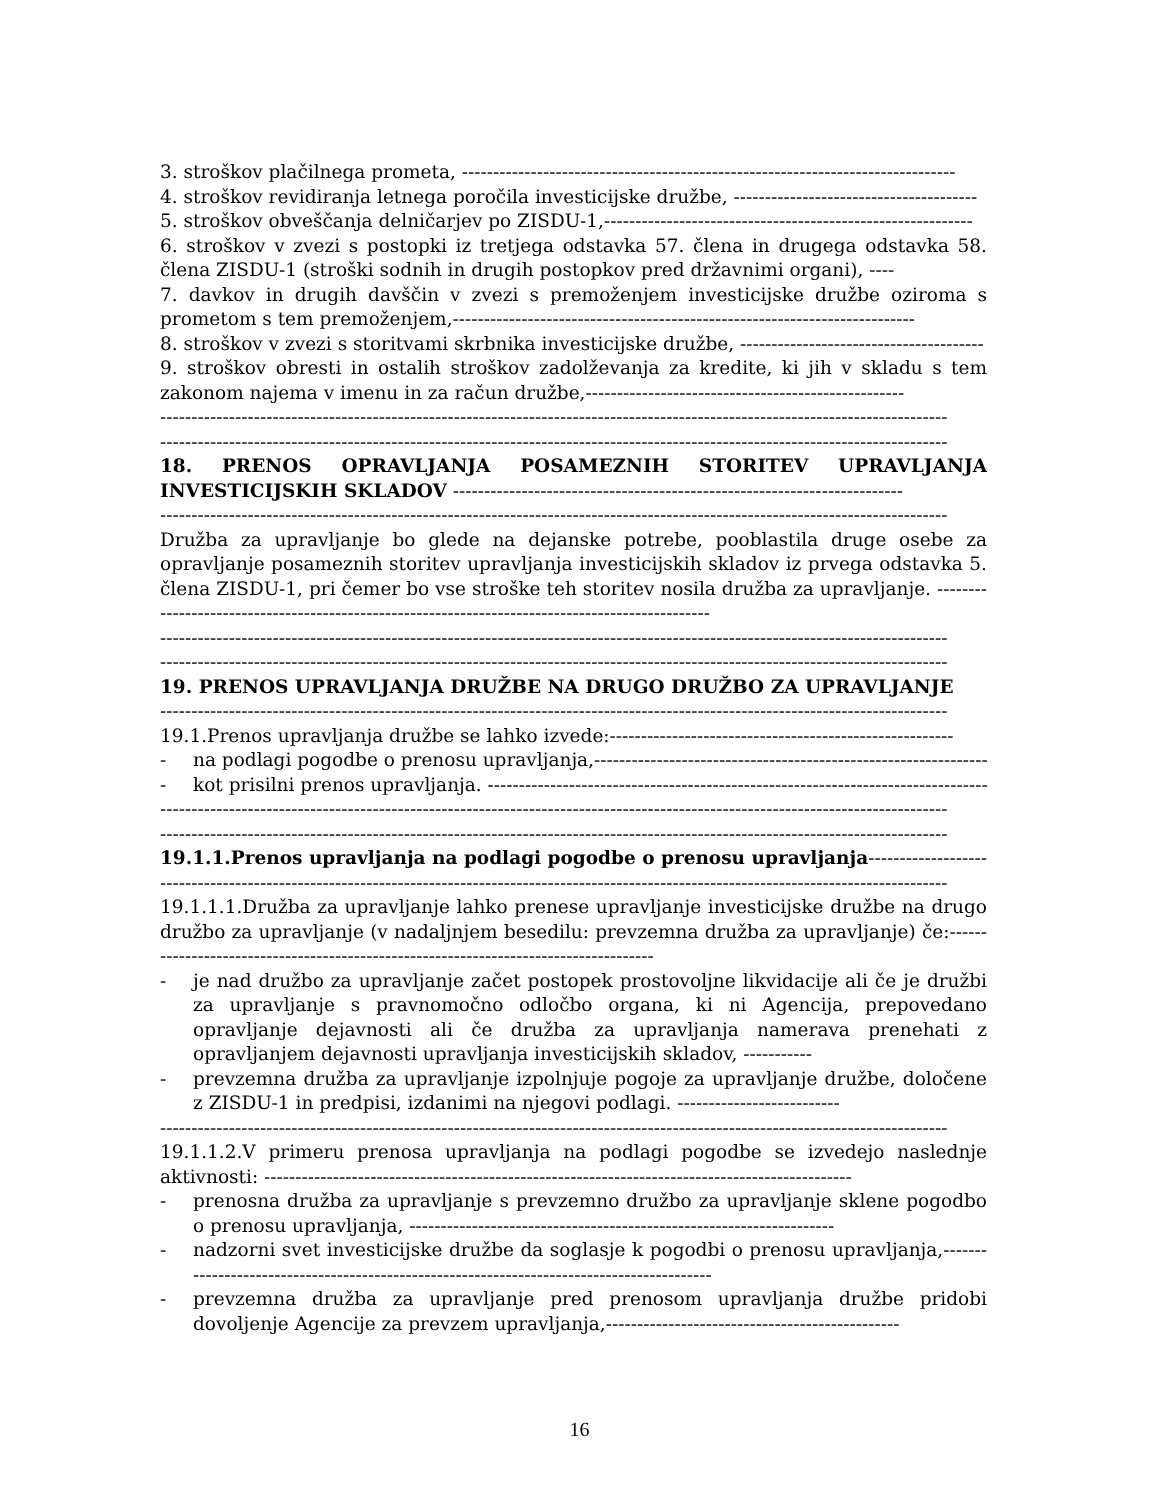3. stroškov plačilnega prometa, -------------------------------------------------------------------------------
4. stroškov revidiranja letnega poročila investicijske družbe, ---------------------------------------
5. stroškov obveščanja delničarjev po ZISDU-1,-----------------------------------------------------------
6. stroškov v zvezi s postopki iz tretjega odstavka 57. člena in drugega odstavka 58. člena ZISDU-1 (stroški sodnih in drugih postopkov pred državnimi organi), ----
7. davkov in drugih davščin v zvezi s premoženjem investicijske družbe oziroma s prometom s tem premoženjem,--------------------------------------------------------------------------
8. stroškov v zvezi s storitvami skrbnika investicijske družbe, ---------------------------------------
9. stroškov obresti in ostalih stroškov zadolževanja za kredite, ki jih v skladu s tem zakonom najema v imenu in za račun družbe,---------------------------------------------------
------------------------------------------------------------------------------------------------------------------------------
------------------------------------------------------------------------------------------------------------------------------
18. PRENOS OPRAVLJANJA POSAMEZNIH STORITEV UPRAVLJANJA INVESTICIJSKIH SKLADOV ------------------------------------------------------------------------
------------------------------------------------------------------------------------------------------------------------------
Družba za upravljanje bo glede na dejanske potrebe, pooblastila druge osebe za opravljanje posameznih storitev upravljanja investicijskih skladov iz prvega odstavka 5. člena ZISDU-1, pri čemer bo vse stroške teh storitev nosila družba za upravljanje. ------------------------------------------------------------------------------------------------
------------------------------------------------------------------------------------------------------------------------------
------------------------------------------------------------------------------------------------------------------------------
19. PRENOS UPRAVLJANJA DRUŽBE NA DRUGO DRUŽBO ZA UPRAVLJANJE
------------------------------------------------------------------------------------------------------------------------------
19.1.Prenos upravljanja družbe se lahko izvede:-------------------------------------------------------
- na podlagi pogodbe o prenosu upravljanja,-------------------------------------------------------------------
- kot prisilni prenos upravljanja. ----------------------------------------------------------------------------------
------------------------------------------------------------------------------------------------------------------------------
------------------------------------------------------------------------------------------------------------------------------
19.1.1.Prenos upravljanja na podlagi pogodbe o prenosu upravljanja--------------------------
------------------------------------------------------------------------------------------------------------------------------
19.1.1.1.Družba za upravljanje lahko prenese upravljanje investicijske družbe na drugo družbo za upravljanje (v nadaljnjem besedilu: prevzemna družba za upravljanje) če:-------------------------------------------------------------------------------------
- je nad družbo za upravljanje začet postopek prostovoljne likvidacije ali če je družbi za upravljanje s pravnomočno odločbo organa, ki ni Agencija, prepovedano opravljanje dejavnosti ali če družba za upravljanja namerava prenehati z opravljanjem dejavnosti upravljanja investicijskih skladov, -----------
- prevzemna družba za upravljanje izpolnjuje pogoje za upravljanje družbe, določene z ZISDU-1 in predpisi, izdanimi na njegovi podlagi. --------------------------
------------------------------------------------------------------------------------------------------------------------------
19.1.1.2.V primeru prenosa upravljanja na podlagi pogodbe se izvedejo naslednje aktivnosti: ----------------------------------------------------------------------------------------------
- prenosna družba za upravljanje s prevzemno družbo za upravljanje sklene pogodbo o prenosu upravljanja, --------------------------------------------------------------------
- nadzorni svet investicijske družbe da soglasje k pogodbi o prenosu upravljanja,------------------------------------------------------------------------------------------
- prevzemna družba za upravljanje pred prenosom upravljanja družbe pridobi dovoljenje Agencije za prevzem upravljanja,-----------------------------------------------
16